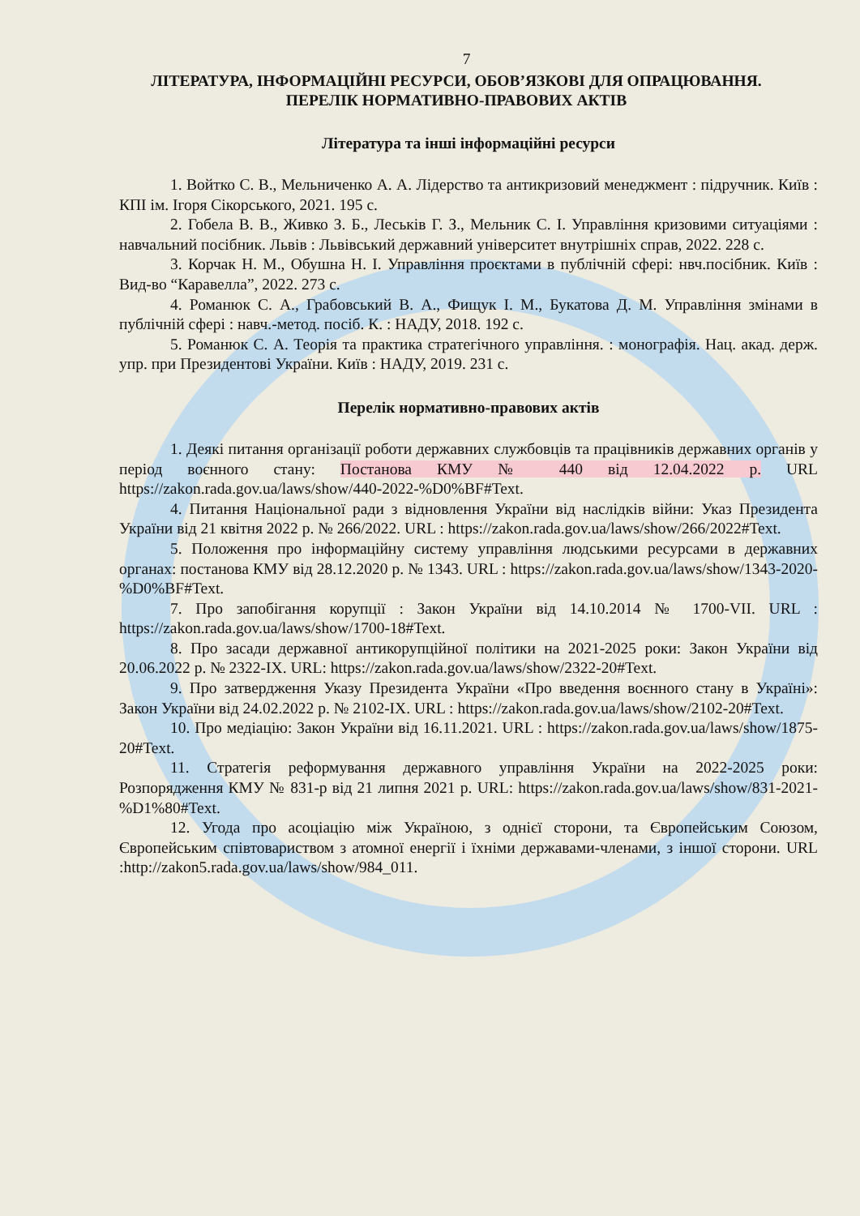7
ЛІТЕРАТУРА, ІНФОРМАЦІЙНІ РЕСУРСИ, ОБОВ’ЯЗКОВІ ДЛЯ ОПРАЦЮВАННЯ.
ПЕРЕЛІК НОРМАТИВНО-ПРАВОВИХ АКТІВ
Література та інші інформаційні ресурси
1. Войтко С. В., Мельниченко А. А. Лідерство та антикризовий менеджмент : підручник. Київ : КПІ ім. Ігоря Сікорського, 2021. 195 с.
2. Гобела В. В., Живко З. Б., Леськів Г. З., Мельник С. І. Управління кризовими ситуаціями : навчальний посібник. Львів : Львівський державний університет внутрішніх справ, 2022. 228 с.
3. Корчак Н. М., Обушна Н. І. Управління проєктами в публічній сфері: нвч.посібник. Київ : Вид-во “Каравелла”, 2022. 273 с.
4. Романюк С. А., Грабовський В. А., Фищук І. М., Букатова Д. М. Управління змінами в публічній сфері : навч.-метод. посіб. К. : НАДУ, 2018. 192 с.
5. Романюк С. А. Теорія та практика стратегічного управління. : монографія. Нац. акад. держ. упр. при Президентові України. Київ : НАДУ, 2019. 231 с.
Перелік нормативно-правових актів
1. Деякі питання організації роботи державних службовців та працівників державних органів у період воєнного стану: Постанова КМУ № 440 від 12.04.2022 р. URL https://zakon.rada.gov.ua/laws/show/440-2022-%D0%BF#Text.
4. Питання Національної ради з відновлення України від наслідків війни: Указ Президента України від 21 квітня 2022 р. № 266/2022. URL : https://zakon.rada.gov.ua/laws/show/266/2022#Text.
5. Положення про інформаційну систему управління людськими ресурсами в державних органах: постанова КМУ від 28.12.2020 р. № 1343. URL : https://zakon.rada.gov.ua/laws/show/1343-2020-%D0%BF#Text.
7. Про запобігання корупції : Закон України від 14.10.2014 № 1700-VII. URL : https://zakon.rada.gov.ua/laws/show/1700-18#Text.
8. Про засади державної антикорупційної політики на 2021-2025 роки: Закон України від 20.06.2022 р. № 2322-IX. URL: https://zakon.rada.gov.ua/laws/show/2322-20#Text.
9. Про затвердження Указу Президента України «Про введення воєнного стану в Україні»: Закон України від 24.02.2022 р. № 2102-IX. URL : https://zakon.rada.gov.ua/laws/show/2102-20#Text.
10. Про медіацію: Закон України від 16.11.2021. URL : https://zakon.rada.gov.ua/laws/show/1875-20#Text.
11. Стратегія реформування державного управління України на 2022-2025 роки: Розпорядження КМУ № 831-р від 21 липня 2021 р. URL: https://zakon.rada.gov.ua/laws/show/831-2021-%D1%80#Text.
12. Угода про асоціацію між Україною, з однієї сторони, та Європейським Союзом, Європейським співтовариством з атомної енергії і їхніми державами-членами, з іншої сторони. URL :http://zakon5.rada.gov.ua/laws/show/984_011.